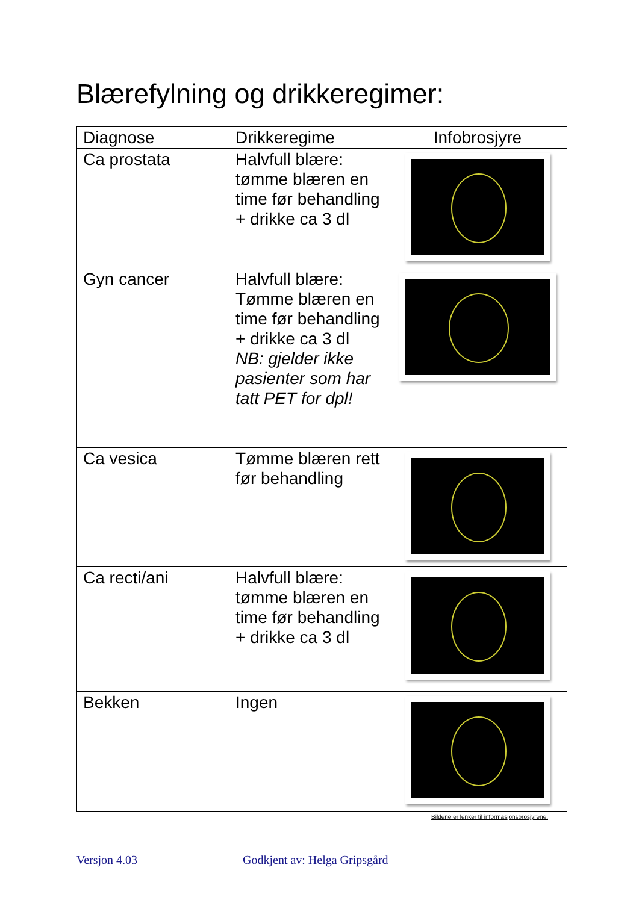Blærefylning og drikkeregimer:
| Diagnose | Drikkeregime | Infobrosjyre |
| Ca prostata | Halvfull blære: tømme blæren en time før behandling + drikke ca 3 dl | |
| Gyn cancer | Halvfull blære: Tømme blæren en time før behandling + drikke ca 3 dl NB: gjelder ikke pasienter som har tatt PET for dpl! | |
| Ca vesica | Tømme blæren rett før behandling | |
| Ca recti/ani | Halvfull blære: tømme blæren en time før behandling + drikke ca 3 dl | |
| Bekken | Ingen | |
Bildene er lenker til informasjonsbrosjyrene.
Versjon 4.03 Godkjent av: Helga Gripsgård